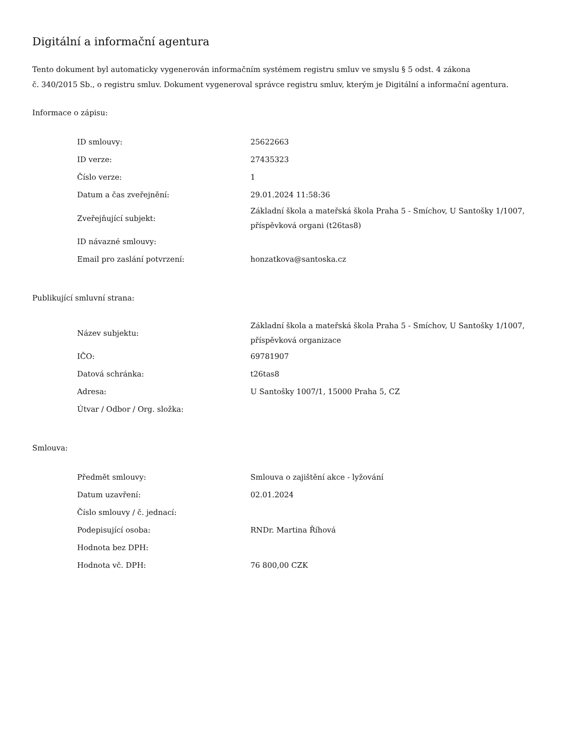Digitální a informační agentura
Tento dokument byl automaticky vygenerován informačním systémem registru smluv ve smyslu § 5 odst. 4 zákona
č. 340/2015 Sb., o registru smluv. Dokument vygeneroval správce registru smluv, kterým je Digitální a informační agentura.
Informace o zápisu:
| ID smlouvy: | 25622663 |
| ID verze: | 27435323 |
| Číslo verze: | 1 |
| Datum a čas zveřejnění: | 29.01.2024 11:58:36 |
| Zveřejňující subjekt: | Základní škola a mateřská škola Praha 5 - Smíchov, U Santošky 1/1007, příspěvková organi (t26tas8) |
| ID návazné smlouvy: | |
| Email pro zaslání potvrzení: | honzatkova@santoska.cz |
Publikující smluvní strana:
| Název subjektu: | Základní škola a mateřská škola Praha 5 - Smíchov, U Santošky 1/1007, příspěvková organizace |
| IČO: | 69781907 |
| Datová schránka: | t26tas8 |
| Adresa: | U Santošky 1007/1, 15000 Praha 5, CZ |
| Útvar / Odbor / Org. složka: | |
Smlouva:
| Předmět smlouvy: | Smlouva o zajištění akce - lyžování |
| Datum uzavření: | 02.01.2024 |
| Číslo smlouvy / č. jednací: | |
| Podepisující osoba: | RNDr. Martina Říhová |
| Hodnota bez DPH: | |
| Hodnota vč. DPH: | 76 800,00 CZK |